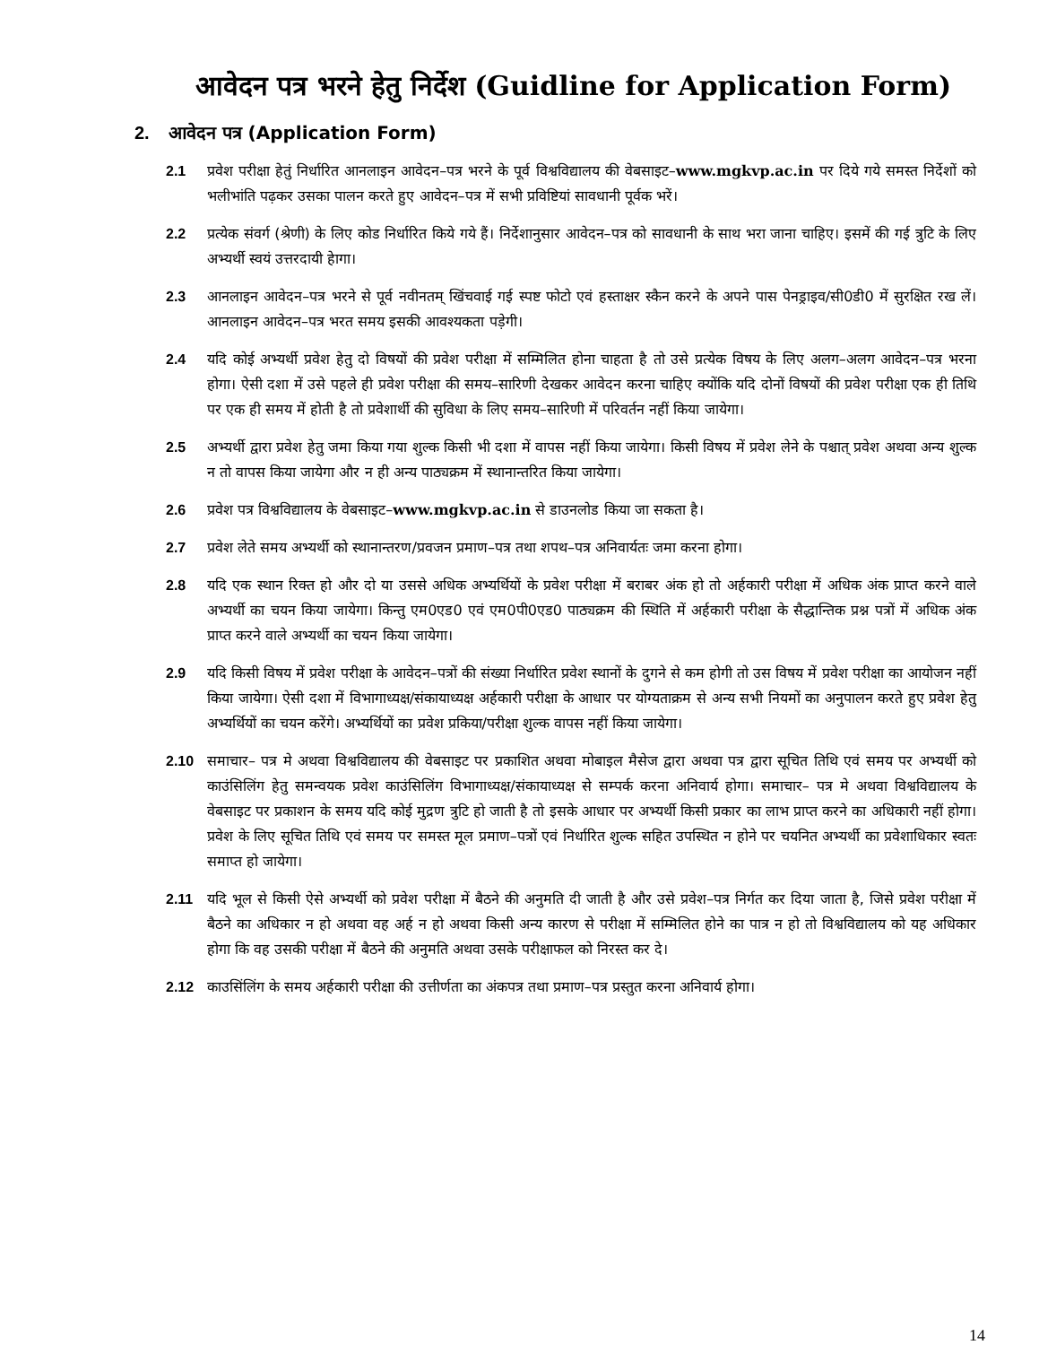आवेदन पत्र भरने हेतु निर्देश (Guidline for Application Form)
2. आवेदन पत्र (Application Form)
2.1 प्रवेश परीक्षा हेतुं निर्धारित आनलाइन आवेदन–पत्र भरने के पूर्व विश्वविद्यालय की वेबसाइट–www.mgkvp.ac.in पर दिये गये समस्त निर्देशों को भलीभांति पढ़कर उसका पालन करते हुए आवेदन–पत्र में सभी प्रविष्टियां सावधानी पूर्वक भरें।
2.2 प्रत्येक संवर्ग (श्रेणी) के लिए कोड निर्धारित किये गये हैं। निर्देशानुसार आवेदन–पत्र को सावधानी के साथ भरा जाना चाहिए। इसमें की गई त्रुटि के लिए अभ्यर्थी स्वयं उत्तरदायी हेागा।
2.3 आनलाइन आवेदन–पत्र भरने से पूर्व नवीनतम् खिंचवाई गई स्पष्ट फोटो एवं हस्ताक्षर स्कैन करने के अपने पास पेनड्राइव/सी0डी0 में सुरक्षित रख लें। आनलाइन आवेदन–पत्र भरत समय इसकी आवश्यकता पड़ेगी।
2.4 यदि कोई अभ्यर्थी प्रवेश हेतु दो विषयों की प्रवेश परीक्षा में सम्मिलित होना चाहता है तो उसे प्रत्येक विषय के लिए अलग–अलग आवेदन–पत्र भरना होगा। ऐसी दशा में उसे पहले ही प्रवेश परीक्षा की समय–सारिणी देखकर आवेदन करना चाहिए क्योंकि यदि दोनों विषयों की प्रवेश परीक्षा एक ही तिथि पर एक ही समय में होती है तो प्रवेशार्थी की सुविधा के लिए समय–सारिणी में परिवर्तन नहीं किया जायेगा।
2.5 अभ्यर्थी द्वारा प्रवेश हेतु जमा किया गया शुल्क किसी भी दशा में वापस नहीं किया जायेगा। किसी विषय में प्रवेश लेने के पश्चात् प्रवेश अथवा अन्य शुल्क न तो वापस किया जायेगा और न ही अन्य पाठ्यक्रम में स्थानान्तरित किया जायेगा।
2.6 प्रवेश पत्र विश्वविद्यालय के वेबसाइट–www.mgkvp.ac.in से डाउनलोड किया जा सकता है।
2.7 प्रवेश लेते समय अभ्यर्थी को स्थानान्तरण/प्रवजन प्रमाण–पत्र तथा शपथ–पत्र अनिवार्यतः जमा करना होगा।
2.8 यदि एक स्थान रिक्त हो और दो या उससे अधिक अभ्यर्थियों के प्रवेश परीक्षा में बराबर अंक हो तो अर्हकारी परीक्षा में अधिक अंक प्राप्त करने वाले अभ्यर्थी का चयन किया जायेगा। किन्तु एम0एड0 एवं एम0पी0एड0 पाठ्यक्रम की स्थिति में अर्हकारी परीक्षा के सैद्धान्तिक प्रश्न पत्रों में अधिक अंक प्राप्त करने वाले अभ्यर्थी का चयन किया जायेगा।
2.9 यदि किसी विषय में प्रवेश परीक्षा के आवेदन–पत्रों की संख्या निर्धारित प्रवेश स्थानों के दुगने से कम होगी तो उस विषय में प्रवेश परीक्षा का आयोजन नहीं किया जायेगा। ऐसी दशा में विभागाध्यक्ष/संकायाध्यक्ष अर्हकारी परीक्षा के आधार पर योग्यताक्रम से अन्य सभी नियमों का अनुपालन करते हुए प्रवेश हेतु अभ्यर्थियों का चयन करेंगे। अभ्यर्थियों का प्रवेश प्रकिया/परीक्षा शुल्क वापस नहीं किया जायेगा।
2.10 समाचार– पत्र मे अथवा विश्वविद्यालय की वेबसाइट पर प्रकाशित अथवा मोबाइल मैसेज द्वारा अथवा पत्र द्वारा सूचित तिथि एवं समय पर अभ्यर्थी को काउंसिलिंग हेतु समन्वयक प्रवेश काउंसिलिंग विभागाध्यक्ष/संकायाध्यक्ष से सम्पर्क करना अनिवार्य होगा। समाचार– पत्र मे अथवा विश्वविद्यालय के वेबसाइट पर प्रकाशन के समय यदि कोई मुद्रण त्रुटि हो जाती है तो इसके आधार पर अभ्यर्थी किसी प्रकार का लाभ प्राप्त करने का अधिकारी नहीं होगा। प्रवेश के लिए सूचित तिथि एवं समय पर समस्त मूल प्रमाण–पत्रों एवं निर्धारित शुल्क सहित उपस्थित न होने पर चयनित अभ्यर्थी का प्रवेशाधिकार स्वतः समाप्त हो जायेगा।
2.11 यदि भूल से किसी ऐसे अभ्यर्थी को प्रवेश परीक्षा में बैठने की अनुमति दी जाती है और उसे प्रवेश–पत्र निर्गत कर दिया जाता है, जिसे प्रवेश परीक्षा में बैठने का अधिकार न हो अथवा वह अर्ह न हो अथवा किसी अन्य कारण से परीक्षा में सम्मिलित होने का पात्र न हो तो विश्वविद्यालय को यह अधिकार होगा कि वह उसकी परीक्षा में बैठने की अनुमति अथवा उसके परीक्षाफल को निरस्त कर दे।
2.12 काउसिंलिंग के समय अर्हकारी परीक्षा की उत्तीर्णता का अंकपत्र तथा प्रमाण–पत्र प्रस्तुत करना अनिवार्य होगा।
14